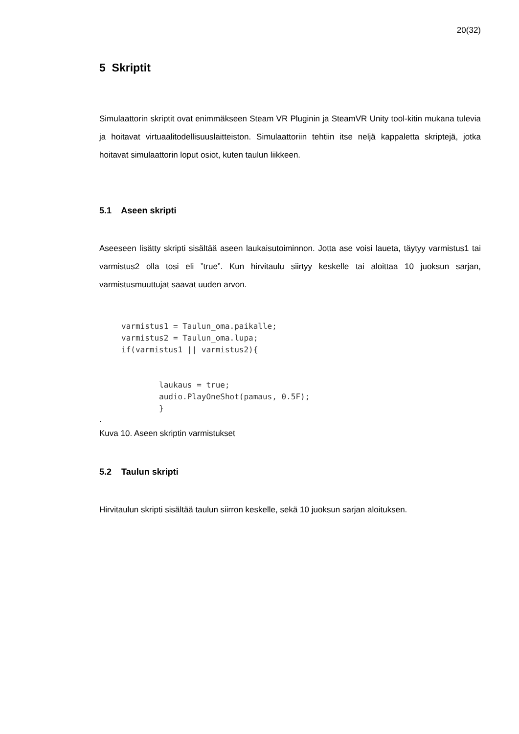20(32)
5 Skriptit
Simulaattorin skriptit ovat enimmäkseen Steam VR Pluginin ja SteamVR Unity tool-kitin mukana tulevia ja hoitavat virtuaalitodellisuuslaitteiston. Simulaattoriin tehtiin itse neljä kappaletta skriptejä, jotka hoitavat simulaattorin loput osiot, kuten taulun liikkeen.
5.1 Aseen skripti
Aseeseen lisätty skripti sisältää aseen laukaisutoiminnon. Jotta ase voisi laueta, täytyy varmistus1 tai varmistus2 olla tosi eli ”true”. Kun hirvitaulu siirtyy keskelle tai aloittaa 10 juoksun sarjan, varmistusmuuttujat saavat uuden arvon.
varmistus1 = Taulun_oma.paikalle;
varmistus2 = Taulun_oma.lupa;
if(varmistus1 || varmistus2){


        laukaus = true;
        audio.PlayOneShot(pamaus, 0.5F);
        }
.
Kuva 10. Aseen skriptin varmistukset
5.2 Taulun skripti
Hirvitaulun skripti sisältää taulun siirron keskelle, sekä 10 juoksun sarjan aloituksen.